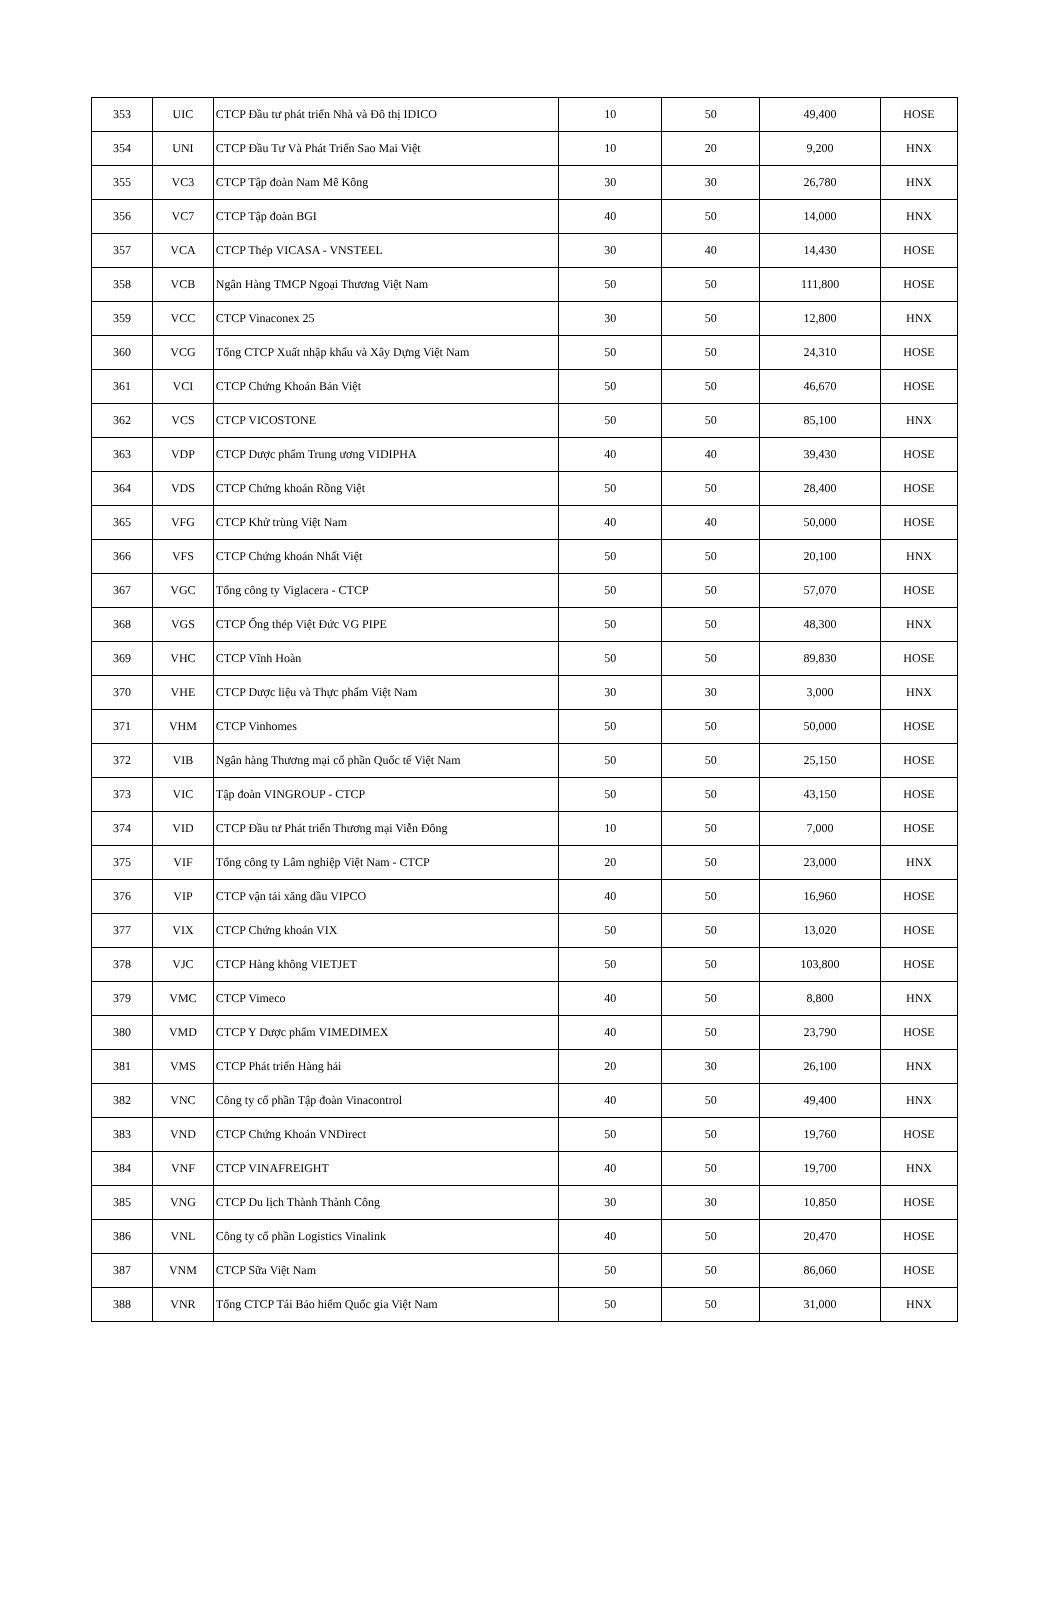| 353 | UIC | CTCP Đầu tư phát triển Nhà và Đô thị IDICO | 10 | 50 | 49,400 | HOSE |
| 354 | UNI | CTCP Đầu Tư Và Phát Triển Sao Mai Việt | 10 | 20 | 9,200 | HNX |
| 355 | VC3 | CTCP Tập đoàn Nam Mê Kông | 30 | 30 | 26,780 | HNX |
| 356 | VC7 | CTCP Tập đoàn BGI | 40 | 50 | 14,000 | HNX |
| 357 | VCA | CTCP Thép VICASA - VNSTEEL | 30 | 40 | 14,430 | HOSE |
| 358 | VCB | Ngân Hàng TMCP Ngoại Thương Việt Nam | 50 | 50 | 111,800 | HOSE |
| 359 | VCC | CTCP Vinaconex 25 | 30 | 50 | 12,800 | HNX |
| 360 | VCG | Tổng CTCP Xuất nhập khẩu và Xây Dựng Việt Nam | 50 | 50 | 24,310 | HOSE |
| 361 | VCI | CTCP Chứng Khoán Bản Việt | 50 | 50 | 46,670 | HOSE |
| 362 | VCS | CTCP VICOSTONE | 50 | 50 | 85,100 | HNX |
| 363 | VDP | CTCP Dược phẩm Trung ương VIDIPHA | 40 | 40 | 39,430 | HOSE |
| 364 | VDS | CTCP Chứng khoán Rồng Việt | 50 | 50 | 28,400 | HOSE |
| 365 | VFG | CTCP Khử trùng Việt Nam | 40 | 40 | 50,000 | HOSE |
| 366 | VFS | CTCP Chứng khoán Nhất Việt | 50 | 50 | 20,100 | HNX |
| 367 | VGC | Tổng công ty Viglacera - CTCP | 50 | 50 | 57,070 | HOSE |
| 368 | VGS | CTCP Ống thép Việt Đức VG PIPE | 50 | 50 | 48,300 | HNX |
| 369 | VHC | CTCP Vĩnh Hoàn | 50 | 50 | 89,830 | HOSE |
| 370 | VHE | CTCP Dược liệu và Thực phẩm Việt Nam | 30 | 30 | 3,000 | HNX |
| 371 | VHM | CTCP Vinhomes | 50 | 50 | 50,000 | HOSE |
| 372 | VIB | Ngân hàng Thương mại cổ phần Quốc tế Việt Nam | 50 | 50 | 25,150 | HOSE |
| 373 | VIC | Tập đoàn VINGROUP - CTCP | 50 | 50 | 43,150 | HOSE |
| 374 | VID | CTCP Đầu tư Phát triển Thương mại Viễn Đông | 10 | 50 | 7,000 | HOSE |
| 375 | VIF | Tổng công ty Lâm nghiệp Việt Nam - CTCP | 20 | 50 | 23,000 | HNX |
| 376 | VIP | CTCP vận tải xăng dầu VIPCO | 40 | 50 | 16,960 | HOSE |
| 377 | VIX | CTCP Chứng khoán VIX | 50 | 50 | 13,020 | HOSE |
| 378 | VJC | CTCP Hàng không VIETJET | 50 | 50 | 103,800 | HOSE |
| 379 | VMC | CTCP Vimeco | 40 | 50 | 8,800 | HNX |
| 380 | VMD | CTCP Y Dược phẩm VIMEDIMEX | 40 | 50 | 23,790 | HOSE |
| 381 | VMS | CTCP Phát triển Hàng hải | 20 | 30 | 26,100 | HNX |
| 382 | VNC | Công ty cổ phần Tập đoàn Vinacontrol | 40 | 50 | 49,400 | HNX |
| 383 | VND | CTCP Chứng Khoán VNDirect | 50 | 50 | 19,760 | HOSE |
| 384 | VNF | CTCP VINAFREIGHT | 40 | 50 | 19,700 | HNX |
| 385 | VNG | CTCP Du lịch Thành Thành Công | 30 | 30 | 10,850 | HOSE |
| 386 | VNL | Công ty cổ phần Logistics Vinalink | 40 | 50 | 20,470 | HOSE |
| 387 | VNM | CTCP Sữa Việt Nam | 50 | 50 | 86,060 | HOSE |
| 388 | VNR | Tổng CTCP Tái Bảo hiểm Quốc gia Việt Nam | 50 | 50 | 31,000 | HNX |